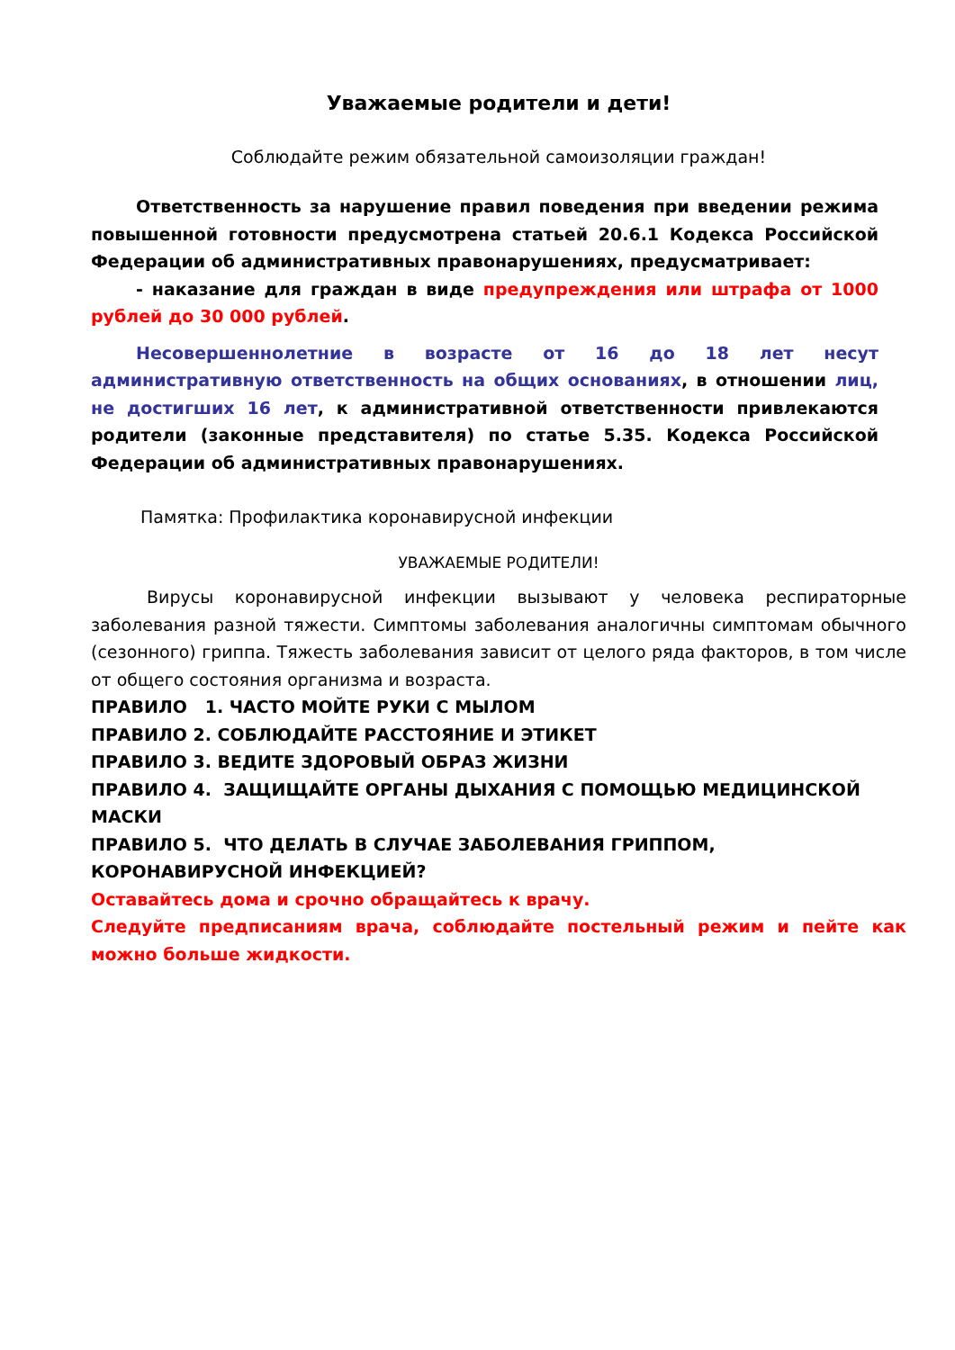Уважаемые родители и дети!
Соблюдайте режим обязательной самоизоляции граждан!
Ответственность за нарушение правил поведения при введении режима повышенной готовности предусмотрена статьей 20.6.1 Кодекса Российской Федерации об административных правонарушениях, предусматривает:
- наказание для граждан в виде предупреждения или штрафа от 1000 рублей до 30 000 рублей.
Несовершеннолетние в возрасте от 16 до 18 лет несут административную ответственность на общих основаниях, в отношении лиц, не достигших 16 лет, к административной ответственности привлекаются родители (законные представителя) по статье 5.35. Кодекса Российской Федерации об административных правонарушениях.
Памятка: Профилактика коронавирусной инфекции
УВАЖАЕМЫЕ РОДИТЕЛИ!
Вирусы коронавирусной инфекции вызывают у человека респираторные заболевания разной тяжести. Симптомы заболевания аналогичны симптомам обычного (сезонного) гриппа. Тяжесть заболевания зависит от целого ряда факторов, в том числе от общего состояния организма и возраста.
ПРАВИЛО 1. ЧАСТО МОЙТЕ РУКИ С МЫЛОМ
ПРАВИЛО 2. СОБЛЮДАЙТЕ РАССТОЯНИЕ И ЭТИКЕТ
ПРАВИЛО 3. ВЕДИТЕ ЗДОРОВЫЙ ОБРАЗ ЖИЗНИ
ПРАВИЛО 4. ЗАЩИЩАЙТЕ ОРГАНЫ ДЫХАНИЯ С ПОМОЩЬЮ МЕДИЦИНСКОЙ МАСКИ
ПРАВИЛО 5. ЧТО ДЕЛАТЬ В СЛУЧАЕ ЗАБОЛЕВАНИЯ ГРИППОМ, КОРОНАВИРУСНОЙ ИНФЕКЦИЕЙ?
Оставайтесь дома и срочно обращайтесь к врачу.
Следуйте предписаниям врача, соблюдайте постельный режим и пейте как можно больше жидкости.